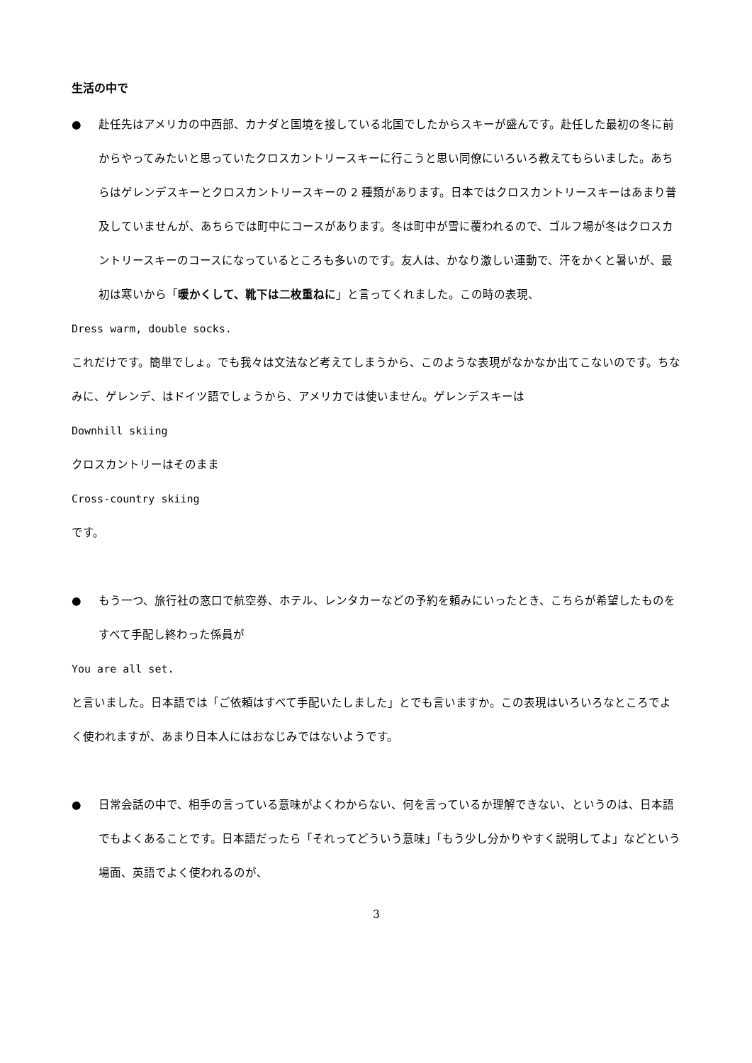生活の中で
● 赴任先はアメリカの中西部、カナダと国境を接している北国でしたからスキーが盛んです。赴任した最初の冬に前からやってみたいと思っていたクロスカントリースキーに行こうと思い同僚にいろいろ教えてもらいました。あちらはゲレンデスキーとクロスカントリースキーの 2 種類があります。日本ではクロスカントリースキーはあまり普及していませんが、あちらでは町中にコースがあります。冬は町中が雪に覆われるので、ゴルフ場が冬はクロスカントリースキーのコースになっているところも多いのです。友人は、かなり激しい運動で、汗をかくと暑いが、最初は寒いから「暖かくして、靴下は二枚重ねに」と言ってくれました。この時の表現、
Dress warm, double socks.
これだけです。簡単でしょ。でも我々は文法など考えてしまうから、このような表現がなかなか出てこないのです。ちなみに、ゲレンデ、はドイツ語でしょうから、アメリカでは使いません。ゲレンデスキーは
Downhill skiing
クロスカントリーはそのまま
Cross-country skiing
です。
● もう一つ、旅行社の窓口で航空券、ホテル、レンタカーなどの予約を頼みにいったとき、こちらが希望したものをすべて手配し終わった係員が
You are all set.
と言いました。日本語では「ご依頼はすべて手配いたしました」とでも言いますか。この表現はいろいろなところでよく使われますが、あまり日本人にはおなじみではないようです。
● 日常会話の中で、相手の言っている意味がよくわからない、何を言っているか理解できない、というのは、日本語でもよくあることです。日本語だったら「それってどういう意味」「もう少し分かりやすく説明してよ」などという場面、英語でよく使われるのが、
3